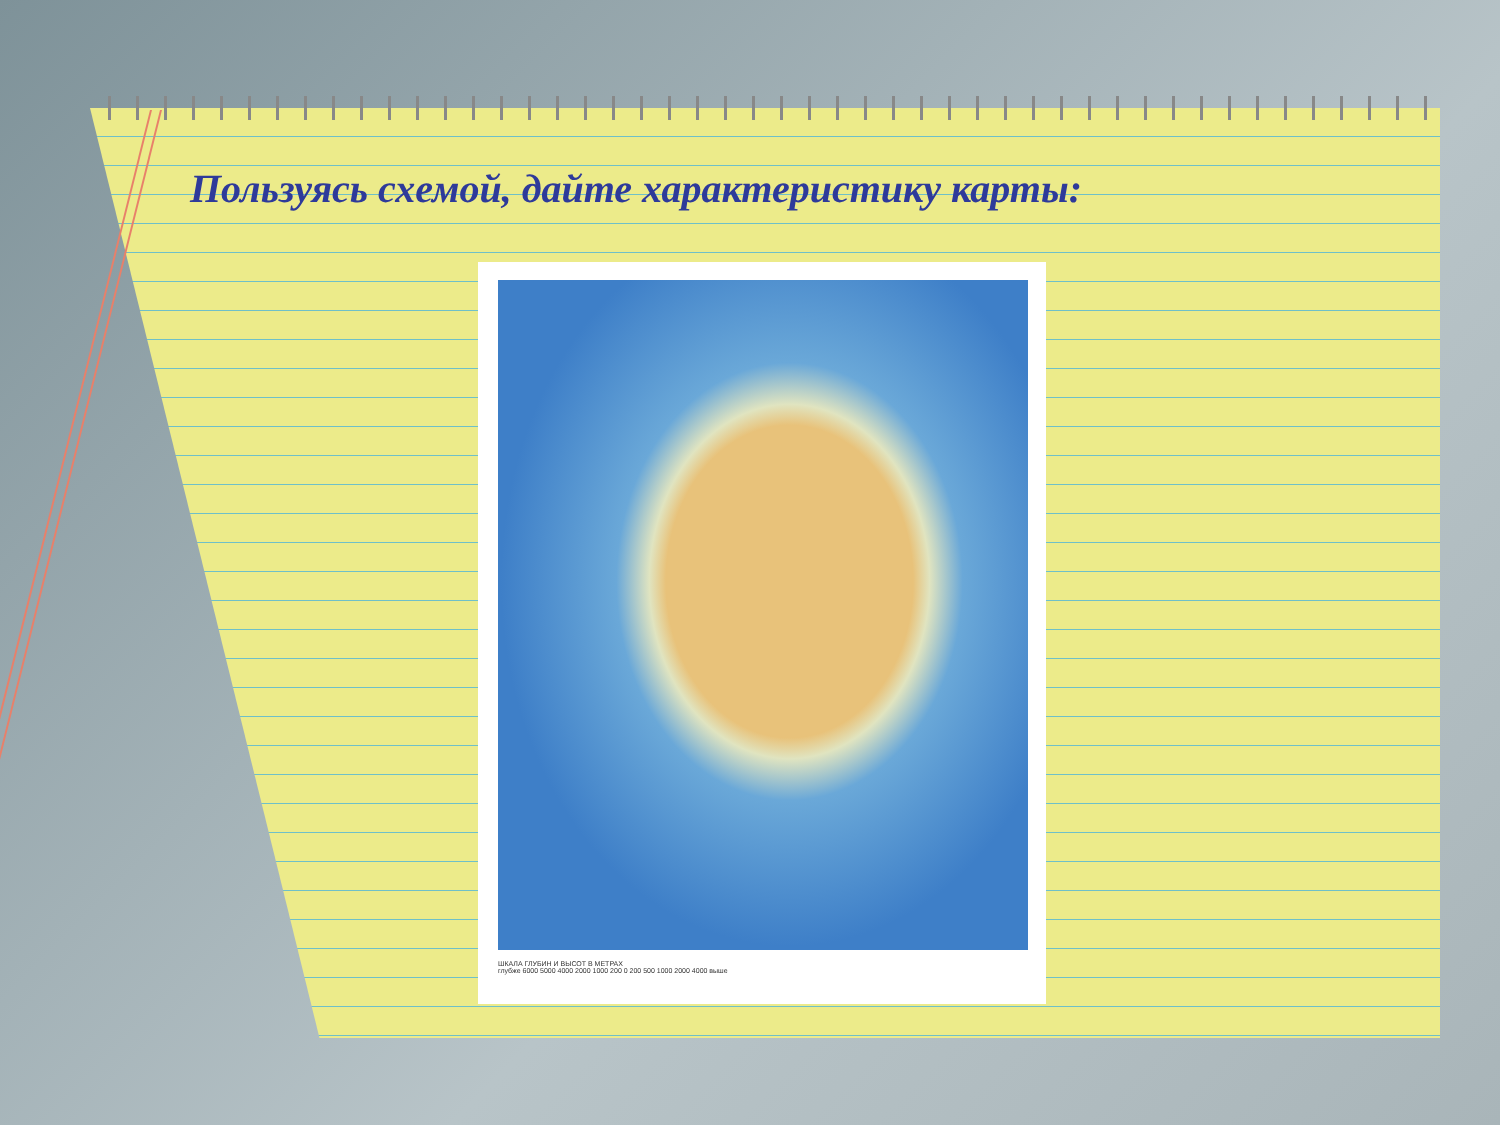Пользуясь схемой, дайте характеристику карты:
ШКАЛА ГЛУБИН И ВЫСОТ В МЕТРАХ
глубже 6000 5000 4000 2000 1000 200 0 200 500 1000 2000 4000 выше